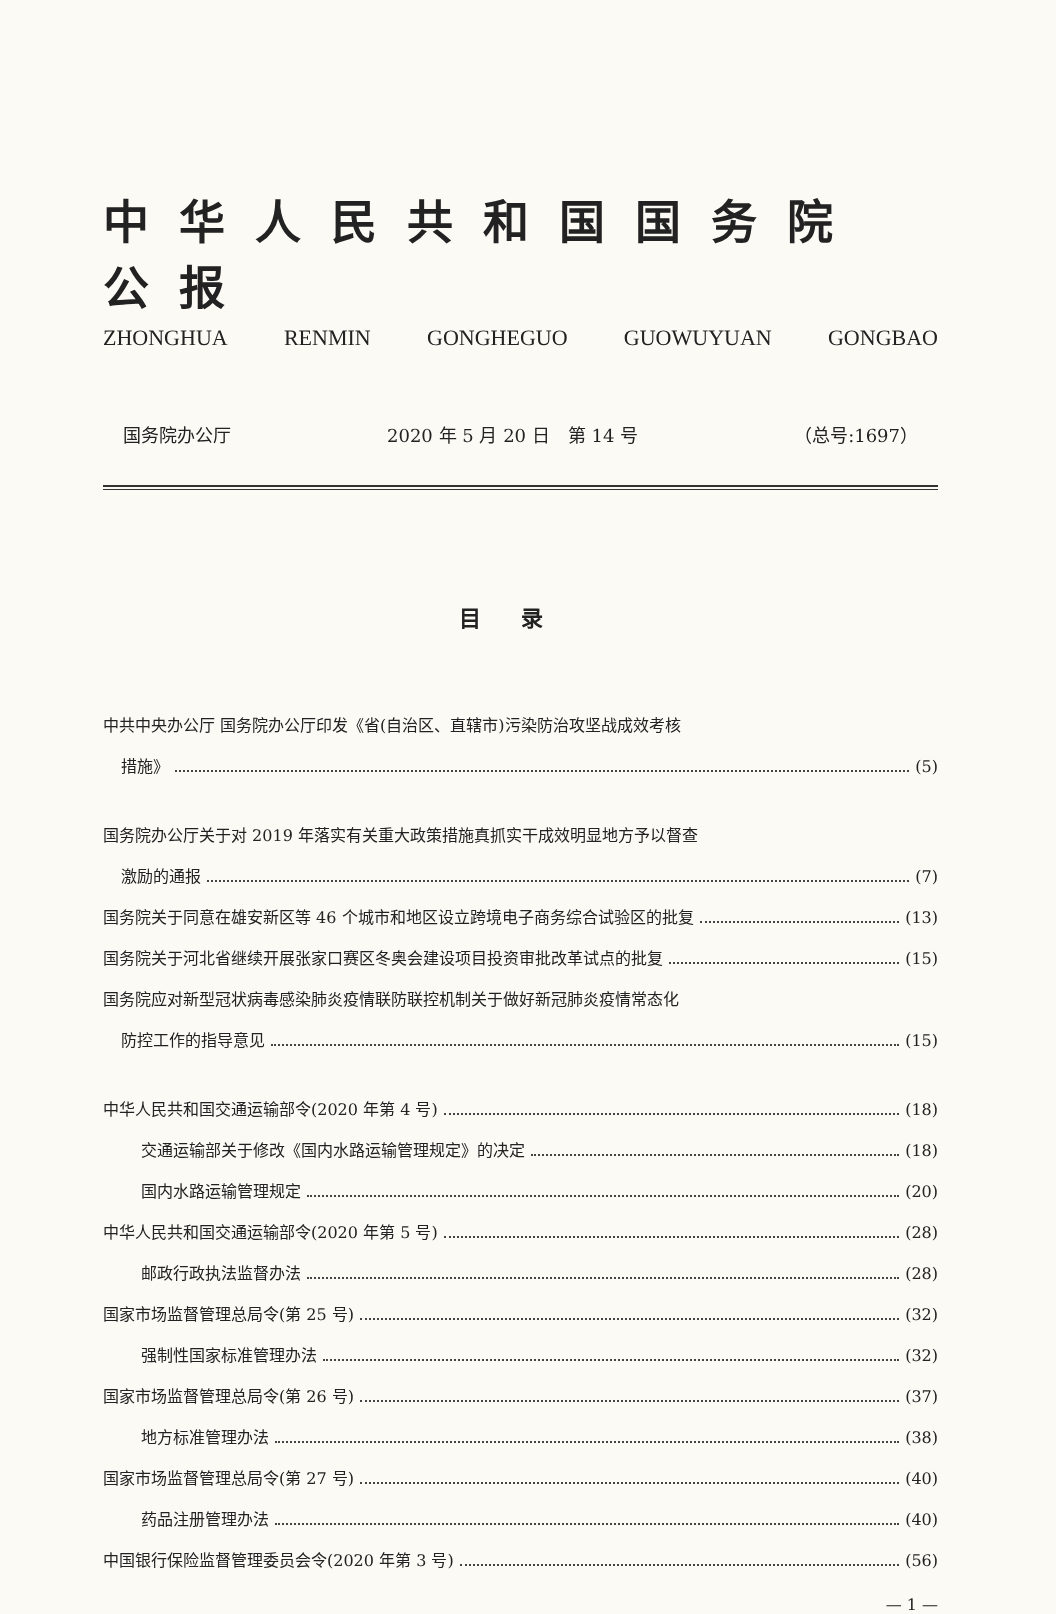中华人民共和国国务院公报
ZHONGHUA RENMIN GONGHEGUO GUOWUYUAN GONGBAO
国务院办公厅 2020 年 5 月 20 日　第 14 号 （总号:1697）
目录
中共中央办公厅 国务院办公厅印发《省(自治区、直辖市)污染防治攻坚战成效考核
措施》 (5)
国务院办公厅关于对 2019 年落实有关重大政策措施真抓实干成效明显地方予以督查
激励的通报 (7)
国务院关于同意在雄安新区等 46 个城市和地区设立跨境电子商务综合试验区的批复 (13)
国务院关于河北省继续开展张家口赛区冬奥会建设项目投资审批改革试点的批复 (15)
国务院应对新型冠状病毒感染肺炎疫情联防联控机制关于做好新冠肺炎疫情常态化
防控工作的指导意见 (15)
中华人民共和国交通运输部令(2020 年第 4 号) (18)
交通运输部关于修改《国内水路运输管理规定》的决定 (18)
国内水路运输管理规定 (20)
中华人民共和国交通运输部令(2020 年第 5 号) (28)
邮政行政执法监督办法 (28)
国家市场监督管理总局令(第 25 号) (32)
强制性国家标准管理办法 (32)
国家市场监督管理总局令(第 26 号) (37)
地方标准管理办法 (38)
国家市场监督管理总局令(第 27 号) (40)
药品注册管理办法 (40)
中国银行保险监督管理委员会令(2020 年第 3 号) (56)
— 1 —